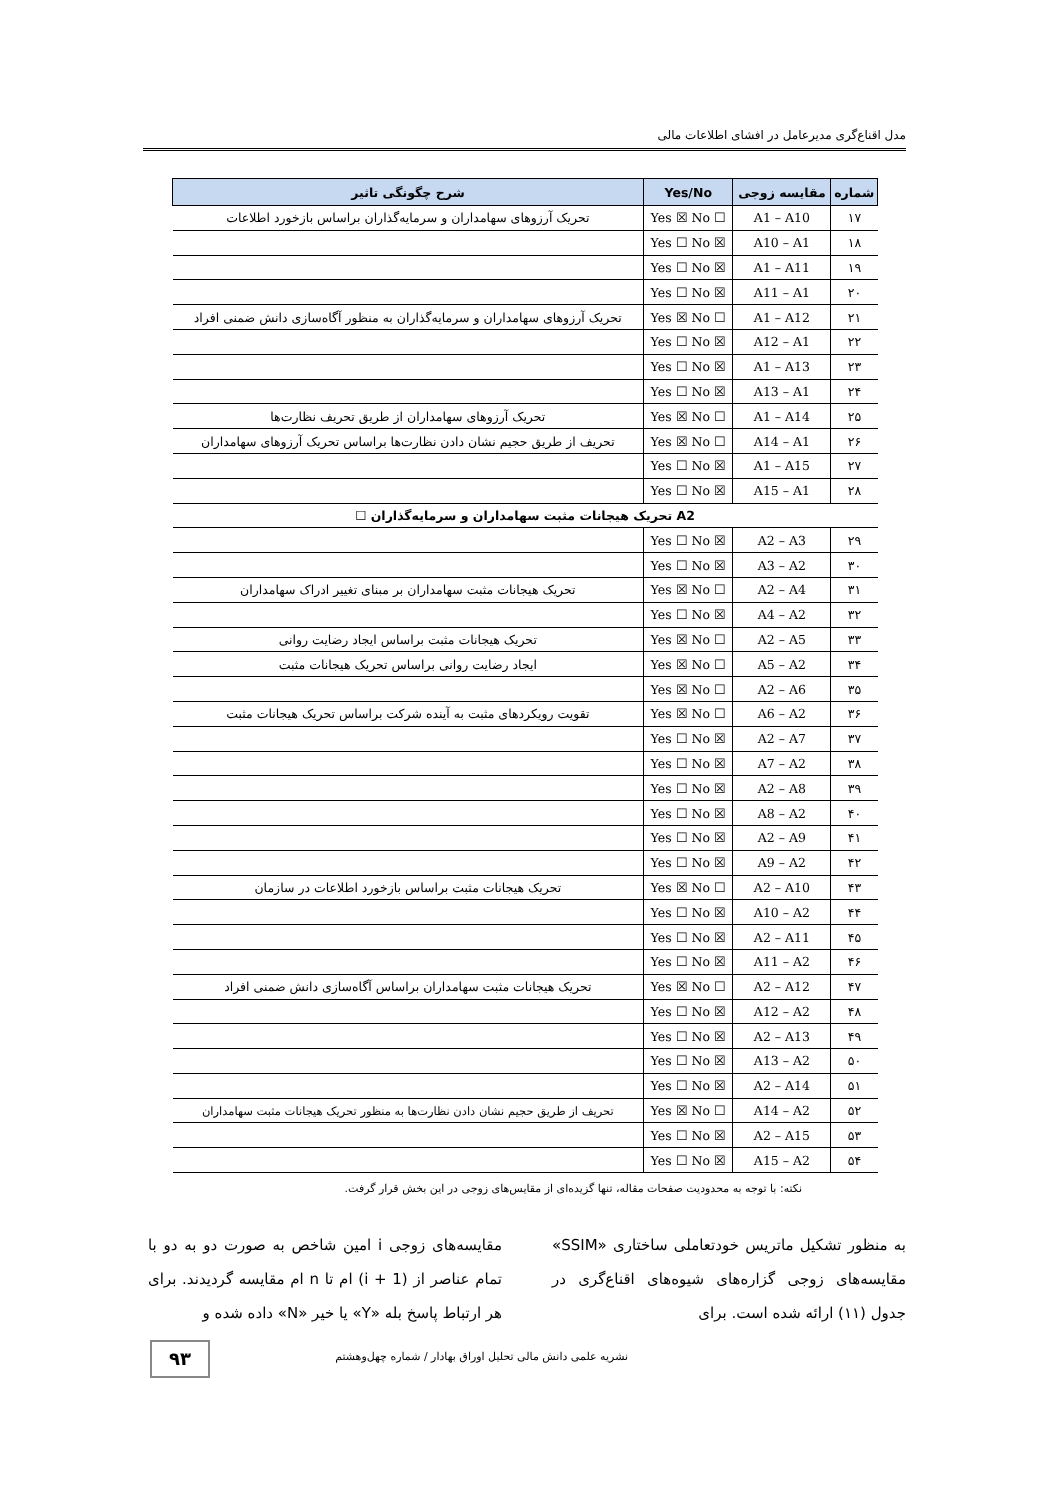مدل اقناع‌گری مدیرعامل در افشای اطلاعات مالی
| شماره | مقایسه زوجی | Yes/No | شرح چگونگی تاثیر |
| --- | --- | --- | --- |
| ۱۷ | A1 – A10 | Yes ☒ No ☐ | تحریک آرزوهای سهامداران و سرمایه‌گذاران براساس بازخورد اطلاعات |
| ۱۸ | A10 – A1 | Yes ☐ No ☒ | |
| ۱۹ | A1 – A11 | Yes ☐ No ☒ | |
| ۲۰ | A11 – A1 | Yes ☐ No ☒ | |
| ۲۱ | A1 – A12 | Yes ☒ No ☐ | تحریک آرزوهای سهامداران و سرمایه‌گذاران به منظور آگاه‌سازی دانش ضمنی افراد |
| ۲۲ | A12 – A1 | Yes ☐ No ☒ | |
| ۲۳ | A1 – A13 | Yes ☐ No ☒ | |
| ۲۴ | A13 – A1 | Yes ☐ No ☒ | |
| ۲۵ | A1 – A14 | Yes ☒ No ☐ | تحریک آرزوهای سهامداران از طریق تحریف نظارت‌ها |
| ۲۶ | A14 – A1 | Yes ☒ No ☐ | تحریف از طریق حجیم نشان دادن نظارت‌ها براساس تحریک آرزوهای سهامداران |
| ۲۷ | A1 – A15 | Yes ☐ No ☒ | |
| ۲۸ | A15 – A1 | Yes ☐ No ☒ | |
| A2 تحریک هیجانات مثبت سهامداران و سرمایه‌گذاران ☐ | | | |
| ۲۹ | A2 – A3 | Yes ☐ No ☒ | |
| ۳۰ | A3 – A2 | Yes ☐ No ☒ | |
| ۳۱ | A2 – A4 | Yes ☒ No ☐ | تحریک هیجانات مثبت سهامداران بر مبنای تغییر ادراک سهامداران |
| ۳۲ | A4 – A2 | Yes ☐ No ☒ | |
| ۳۳ | A2 – A5 | Yes ☒ No ☐ | تحریک هیجانات مثبت براساس ایجاد رضایت روانی |
| ۳۴ | A5 – A2 | Yes ☒ No ☐ | ایجاد رضایت روانی براساس تحریک هیجانات مثبت |
| ۳۵ | A2 – A6 | Yes ☒ No ☐ | |
| ۳۶ | A6 – A2 | Yes ☒ No ☐ | تقویت رویکردهای مثبت به آینده شرکت براساس تحریک هیجانات مثبت |
| ۳۷ | A2 – A7 | Yes ☐ No ☒ | |
| ۳۸ | A7 – A2 | Yes ☐ No ☒ | |
| ۳۹ | A2 – A8 | Yes ☐ No ☒ | |
| ۴۰ | A8 – A2 | Yes ☐ No ☒ | |
| ۴۱ | A2 – A9 | Yes ☐ No ☒ | |
| ۴۲ | A9 – A2 | Yes ☐ No ☒ | |
| ۴۳ | A2 – A10 | Yes ☒ No ☐ | تحریک هیجانات مثبت براساس بازخورد اطلاعات در سازمان |
| ۴۴ | A10 – A2 | Yes ☐ No ☒ | |
| ۴۵ | A2 – A11 | Yes ☐ No ☒ | |
| ۴۶ | A11 – A2 | Yes ☐ No ☒ | |
| ۴۷ | A2 – A12 | Yes ☒ No ☐ | تحریک هیجانات مثبت سهامداران براساس آگاه‌سازی دانش ضمنی افراد |
| ۴۸ | A12 – A2 | Yes ☐ No ☒ | |
| ۴۹ | A2 – A13 | Yes ☐ No ☒ | |
| ۵۰ | A13 – A2 | Yes ☐ No ☒ | |
| ۵۱ | A2 – A14 | Yes ☐ No ☒ | |
| ۵۲ | A14 – A2 | Yes ☒ No ☐ | تحریف از طریق حجیم نشان دادن نظارت‌ها به منظور تحریک هیجانات مثبت سهامداران |
| ۵۳ | A2 – A15 | Yes ☐ No ☒ | |
| ۵۴ | A15 – A2 | Yes ☐ No ☒ | |
نکته: با توجه به محدودیت صفحات مقاله، تنها گزیده‌ای از مقایس‌های زوجی در این بخش قرار گرفت.
به منظور تشکیل ماتریس خودتعاملی ساختاری «SSIM» مقایسه‌های زوجی گزاره‌های شیوه‌های اقناع‌گری در جدول (۱۱) ارائه شده است. برای
مقایسه‌های زوجی i امین شاخص به صورت دو به دو با تمام عناصر از (i + 1) ام تا n ام مقایسه گردیدند. برای هر ارتباط پاسخ بله «Y» یا خیر «N» داده شده و
نشریه علمی دانش مالی تحلیل اوراق بهادار / شماره چهل‌وهشتم ۹۳